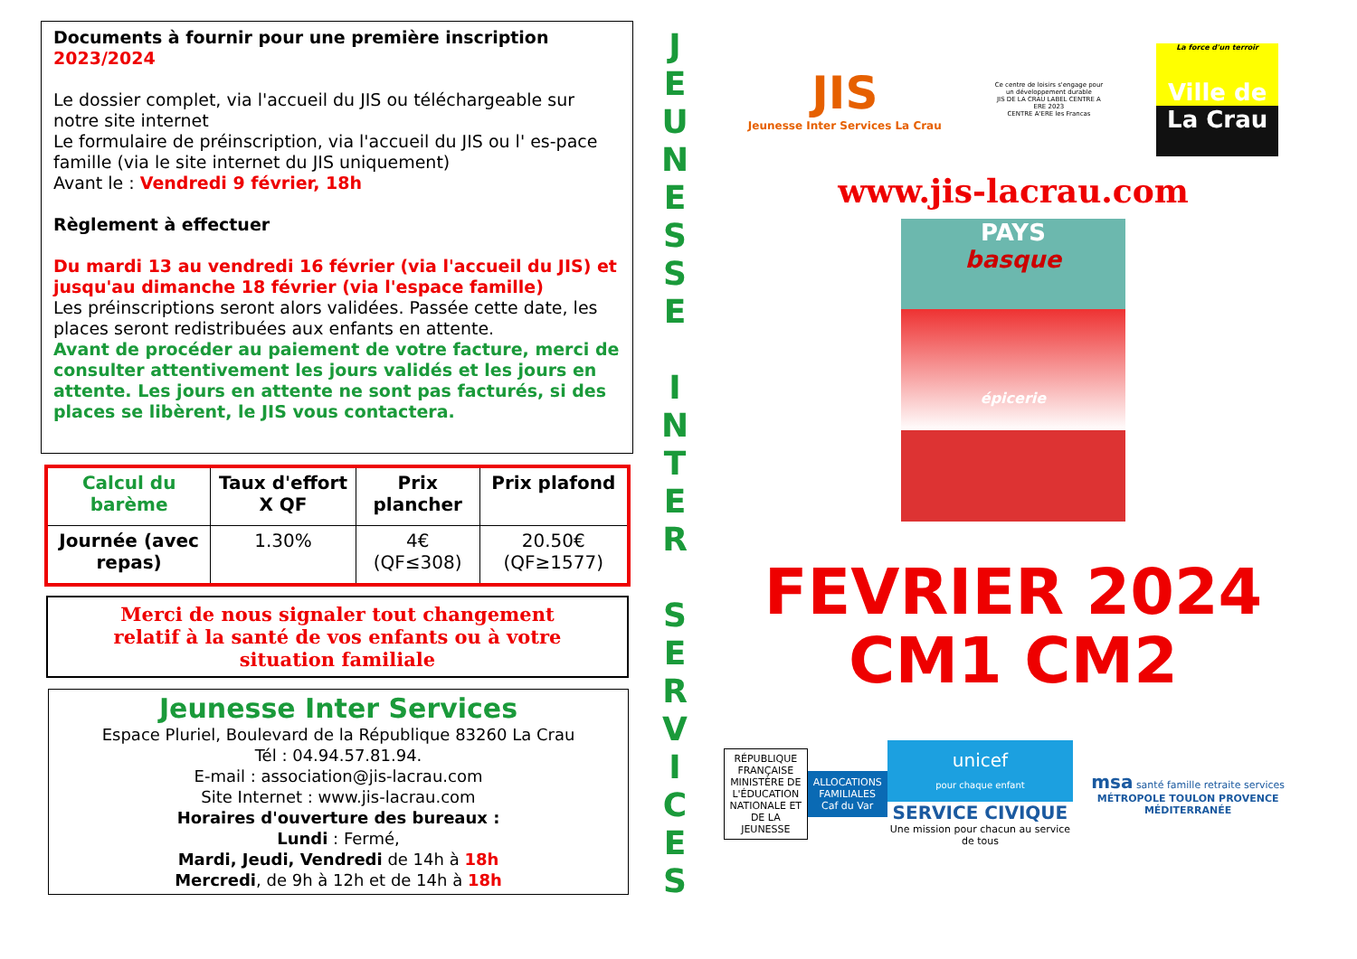Documents à fournir pour une première inscription 2023/2024
Le dossier complet, via l'accueil du JIS ou téléchargeable sur notre site internet
Le formulaire de préinscription, via l'accueil du JIS ou l' es-pace famille (via le site internet du JIS uniquement)
Avant le : Vendredi 9 février, 18h
Règlement à effectuer
Du mardi 13 au vendredi 16 février (via l'accueil du JIS) et jusqu'au dimanche 18 février (via l'espace famille)
Les préinscriptions seront alors validées. Passée cette date, les places seront redistribuées aux enfants en attente.
Avant de procéder au paiement de votre facture, merci de consulter attentivement les jours validés et les jours en attente. Les jours en attente ne sont pas facturés, si des places se libèrent, le JIS vous contactera.
| Calcul du barème | Taux d'effort X QF | Prix plancher | Prix plafond |
| --- | --- | --- | --- |
| Journée (avec repas) | 1.30% | 4€ (QF≤308) | 20.50€ (QF≥1577) |
Merci de nous signaler tout changement
relatif à la santé de vos enfants ou à votre
situation familiale
Jeunesse Inter Services
Espace Pluriel, Boulevard de la République 83260 La Crau
Tél : 04.94.57.81.94.
E-mail : association@jis-lacrau.com
Site Internet : www.jis-lacrau.com
Horaires d'ouverture des bureaux :
Lundi : Fermé,
Mardi, Jeudi, Vendredi de 14h à 18h
Mercredi, de 9h à 12h et de 14h à 18h
J
E
U
N
E
S
S
E
I
N
T
E
R
S
E
R
V
I
C
E
S
JIS
Jeunesse Inter Services La Crau
Ce centre de loisirs s'engage pour un développement durable
JIS DE LA CRAU LABEL CENTRE A ERE 2023
CENTRE A'ERE les Francas
La force d'un terroir
Ville de
La Crau
www.jis-lacrau.com
PAYS
basque
épicerie
FEVRIER 2024
CM1 CM2
RÉPUBLIQUE FRANÇAISE
MINISTÈRE DE L'ÉDUCATION NATIONALE ET DE LA JEUNESSE
ALLOCATIONS FAMILIALES
Caf du Var
unicef
pour chaque enfant
SERVICE CIVIQUE
Une mission pour chacun au service de tous
msa santé famille retraite services
MÉTROPOLE TOULON PROVENCE MÉDITERRANÉE